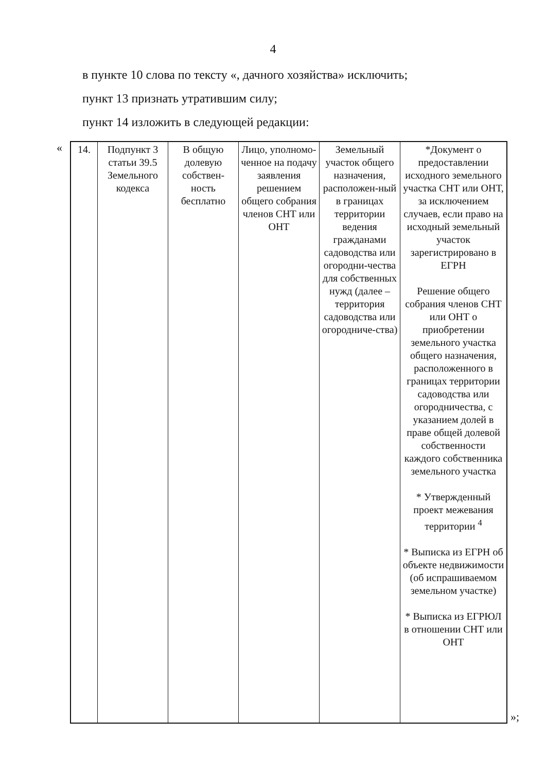4
в пункте 10 слова по тексту «, дачного хозяйства» исключить;
пункт 13 признать утратившим силу;
пункт 14 изложить в следующей редакции:
«
| 14. | Подпункт 3 статьи 39.5 Земельного кодекса | В общую долевую собствен-ность бесплатно | Лицо, уполномо-ченное на подачу заявления решением общего собрания членов СНТ или ОНТ | Земельный участок общего назначения, расположен-ный в границах территории ведения гражданами садоводства или огородни-чества для собственных нужд (далее – территория садоводства или огородниче-ства) | *Документ о предоставлении исходного земельного участка СНТ или ОНТ, за исключением случаев, если право на исходный земельный участок зарегистрировано в ЕГРН Решение общего собрания членов СНТ или ОНТ о приобретении земельного участка общего назначения, расположенного в границах территории садоводства или огородничества, с указанием долей в праве общей долевой собственности каждого собственника земельного участка * Утвержденный проект межевания территории <sup>4</sup> * Выписка из ЕГРН об объекте недвижимости (об испрашиваемом земельном участке) * Выписка из ЕГРЮЛ в отношении СНТ или ОНТ |
»;